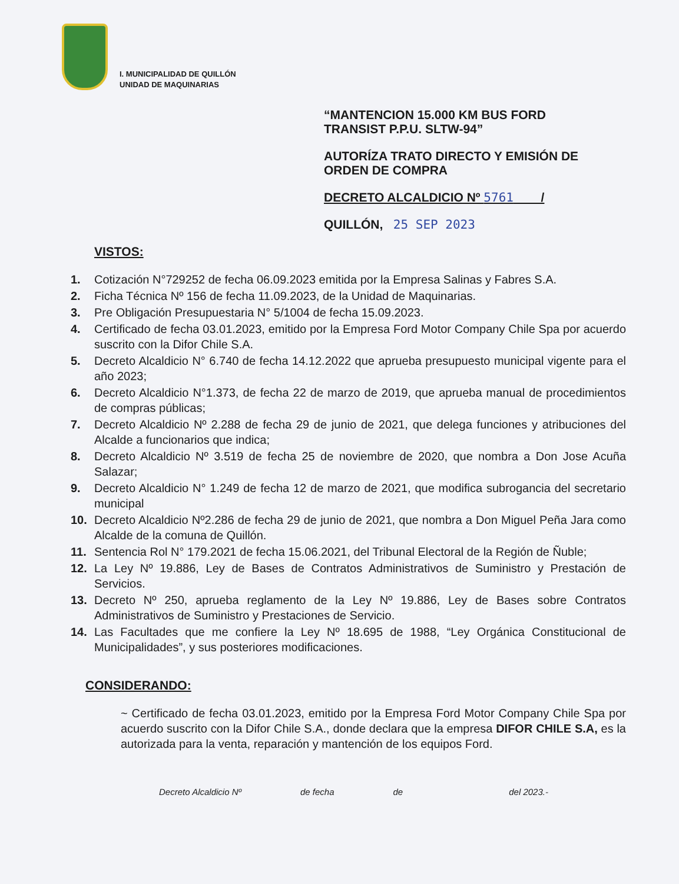I. MUNICIPALIDAD DE QUILLÓN
UNIDAD DE MAQUINARIAS
“MANTENCION 15.000 KM BUS FORD
TRANSIST P.P.U. SLTW-94”
AUTORÍZA TRATO DIRECTO Y EMISIÓN DE ORDEN DE COMPRA
DECRETO ALCALDICIO Nº 5761 /
QUILLÓN, 25 SEP 2023
VISTOS:
1. Cotización N°729252 de fecha 06.09.2023 emitida por la Empresa Salinas y Fabres S.A.
2. Ficha Técnica Nº 156 de fecha 11.09.2023, de la Unidad de Maquinarias.
3. Pre Obligación Presupuestaria N° 5/1004 de fecha 15.09.2023.
4. Certificado de fecha 03.01.2023, emitido por la Empresa Ford Motor Company Chile Spa por acuerdo suscrito con la Difor Chile S.A.
5. Decreto Alcaldicio N° 6.740 de fecha 14.12.2022 que aprueba presupuesto municipal vigente para el año 2023;
6. Decreto Alcaldicio N°1.373, de fecha 22 de marzo de 2019, que aprueba manual de procedimientos de compras públicas;
7. Decreto Alcaldicio Nº 2.288 de fecha 29 de junio de 2021, que delega funciones y atribuciones del Alcalde a funcionarios que indica;
8. Decreto Alcaldicio Nº 3.519 de fecha 25 de noviembre de 2020, que nombra a Don Jose Acuña Salazar;
9. Decreto Alcaldicio N° 1.249 de fecha 12 de marzo de 2021, que modifica subrogancia del secretario municipal
10. Decreto Alcaldicio Nº2.286 de fecha 29 de junio de 2021, que nombra a Don Miguel Peña Jara como Alcalde de la comuna de Quillón.
11. Sentencia Rol N° 179.2021 de fecha 15.06.2021, del Tribunal Electoral de la Región de Ñuble;
12. La Ley Nº 19.886, Ley de Bases de Contratos Administrativos de Suministro y Prestación de Servicios.
13. Decreto Nº 250, aprueba reglamento de la Ley Nº 19.886, Ley de Bases sobre Contratos Administrativos de Suministro y Prestaciones de Servicio.
14. Las Facultades que me confiere la Ley Nº 18.695 de 1988, “Ley Orgánica Constitucional de Municipalidades”, y sus posteriores modificaciones.
CONSIDERANDO:
~ Certificado de fecha 03.01.2023, emitido por la Empresa Ford Motor Company Chile Spa por acuerdo suscrito con la Difor Chile S.A., donde declara que la empresa DIFOR CHILE S.A, es la autorizada para la venta, reparación y mantención de los equipos Ford.
Decreto Alcaldicio Nº de fecha de del 2023.-